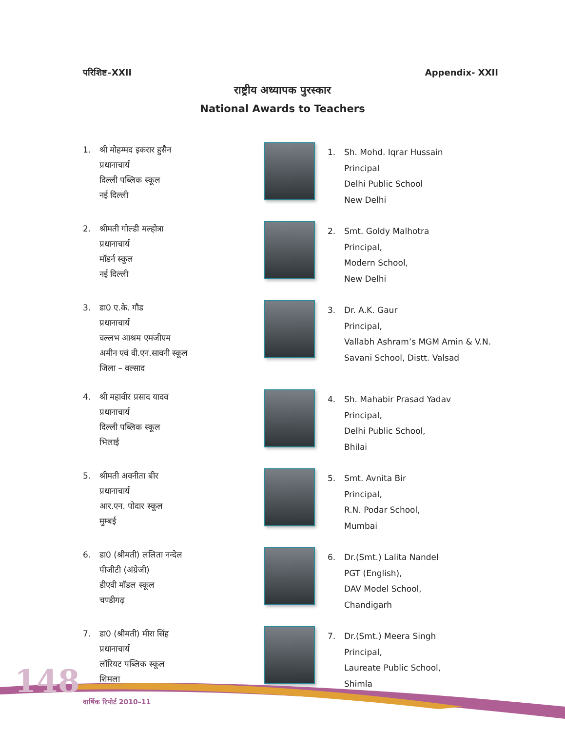परिशिष्ट–XXII Appendix- XXII
राष्ट्रीय अध्यापक पुरस्कार
National Awards to Teachers
1. श्री मोहम्मद इकरार हुसैन
प्रधानाचार्य
दिल्ली पब्लिक स्कूल
नई दिल्ली
1. Sh. Mohd. Iqrar Hussain
Principal
Delhi Public School
New Delhi
2. श्रीमती गोल्डी मल्होत्रा
प्रधानाचार्य
मॉडर्न स्कूल
नई दिल्ली
2. Smt. Goldy Malhotra
Principal,
Modern School,
New Delhi
3. डा0 ए.के. गौड
प्रधानाचार्य
वल्लभ आश्रम एमजीएम
अमीन एवं वी.एन.सावनी स्कूल
जिला – वल्साद
3. Dr. A.K. Gaur
Principal,
Vallabh Ashram’s MGM Amin & V.N.
Savani School, Distt. Valsad
4. श्री महावीर प्रसाद यादव
प्रधानाचार्य
दिल्ली पब्लिक स्कूल
भिलाई
4. Sh. Mahabir Prasad Yadav
Principal,
Delhi Public School,
Bhilai
5. श्रीमती अवनीता बीर
प्रधानाचार्य
आर.एन. पोदार स्कूल
मुम्बई
5. Smt. Avnita Bir
Principal,
R.N. Podar School,
Mumbai
6. डा0 (श्रीमती) ललिता नन्देल
पीजीटी (अंग्रेजी)
डीएवी मॉडल स्कूल
चण्डीगढ़
6. Dr.(Smt.) Lalita Nandel
PGT (English),
DAV Model School,
Chandigarh
7. डा0 (श्रीमती) मीरा सिंह
प्रधानाचार्य
लॉरियट पब्लिक स्कूल
शिमला
7. Dr.(Smt.) Meera Singh
Principal,
Laureate Public School,
Shimla
148
वार्षिक रिपोर्ट 2010–11